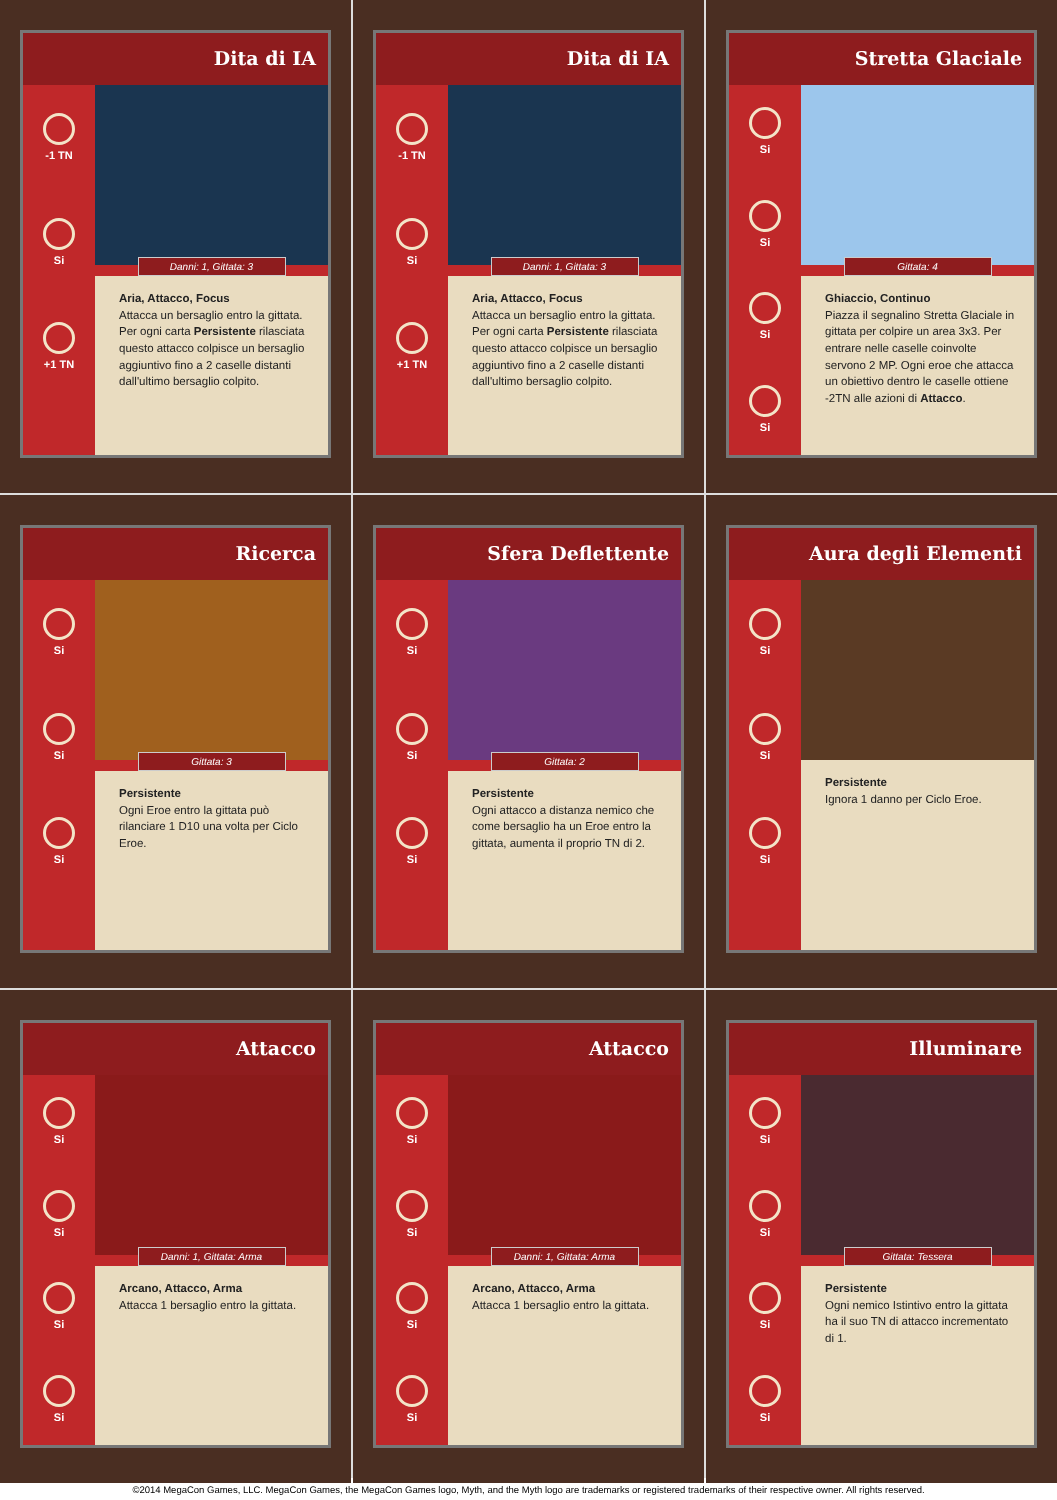Dita di IA
-1 TN
Si
+1 TN
Danni: 1, Gittata: 3
Aria, Attacco, Focus
Attacca un bersaglio entro la gittata. Per ogni carta Persistente rilasciata questo attacco colpisce un bersaglio aggiuntivo fino a 2 caselle distanti dall'ultimo bersaglio colpito.
Dita di IA
-1 TN
Si
+1 TN
Danni: 1, Gittata: 3
Aria, Attacco, Focus
Attacca un bersaglio entro la gittata. Per ogni carta Persistente rilasciata questo attacco colpisce un bersaglio aggiuntivo fino a 2 caselle distanti dall'ultimo bersaglio colpito.
Stretta Glaciale
Si
Si
Si
Si
Gittata: 4
Ghiaccio, Continuo
Piazza il segnalino Stretta Glaciale in gittata per colpire un area 3x3. Per entrare nelle caselle coinvolte servono 2 MP. Ogni eroe che attacca un obiettivo dentro le caselle ottiene -2TN alle azioni di Attacco.
Ricerca
Si
Si
Si
Gittata: 3
Persistente
Ogni Eroe entro la gittata può rilanciare 1 D10 una volta per Ciclo Eroe.
Sfera Deflettente
Si
Si
Si
Gittata: 2
Persistente
Ogni attacco a distanza nemico che come bersaglio ha un Eroe entro la gittata, aumenta il proprio TN di 2.
Aura degli Elementi
Si
Si
Si
Persistente
Ignora 1 danno per Ciclo Eroe.
Attacco
Si
Si
Si
Si
Danni: 1, Gittata: Arma
Arcano, Attacco, Arma
Attacca 1 bersaglio entro la gittata.
Attacco
Si
Si
Si
Si
Danni: 1, Gittata: Arma
Arcano, Attacco, Arma
Attacca 1 bersaglio entro la gittata.
Illuminare
Si
Si
Si
Si
Gittata: Tessera
Persistente
Ogni nemico Istintivo entro la gittata ha il suo TN di attacco incrementato di 1.
©2014 MegaCon Games, LLC. MegaCon Games, the MegaCon Games logo, Myth, and the Myth logo are trademarks or registered trademarks of their respective owner. All rights reserved.